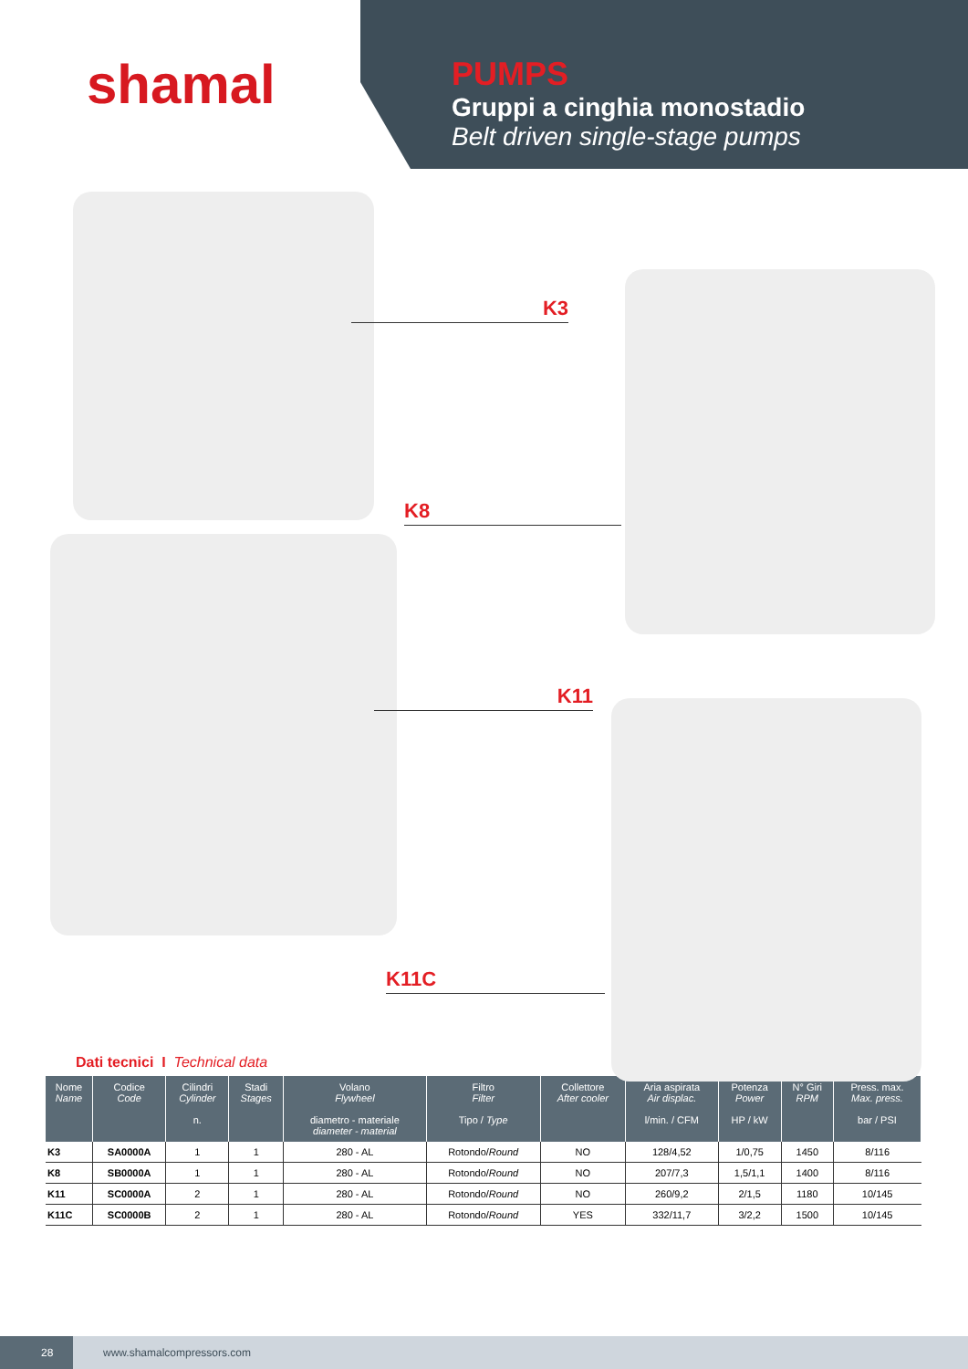shamal
PUMPS
Gruppi a cinghia monostadio
Belt driven single-stage pumps
K3
K8
K11
K11C
Dati tecnici I Technical data
| Nome Name | Codice Code | Cilindri Cylinder n. | Stadi Stages | Volano Flywheel diametro - materiale diameter - material | Filtro Filter Tipo / Type | Collettore After cooler | Aria aspirata Air displac. l/min. / CFM | Potenza Power HP / kW | N° Giri RPM | Press. max. Max. press. bar / PSI |
| --- | --- | --- | --- | --- | --- | --- | --- | --- | --- | --- |
| K3 | SA0000A | 1 | 1 | 280 - AL | Rotondo/ Round | NO | 128/4,52 | 1/0,75 | 1450 | 8/116 |
| K8 | SB0000A | 1 | 1 | 280 - AL | Rotondo/ Round | NO | 207/7,3 | 1,5/1,1 | 1400 | 8/116 |
| K11 | SC0000A | 2 | 1 | 280 - AL | Rotondo/ Round | NO | 260/9,2 | 2/1,5 | 1180 | 10/145 |
| K11C | SC0000B | 2 | 1 | 280 - AL | Rotondo/ Round | YES | 332/11,7 | 3/2,2 | 1500 | 10/145 |
28
www.shamalcompressors.com